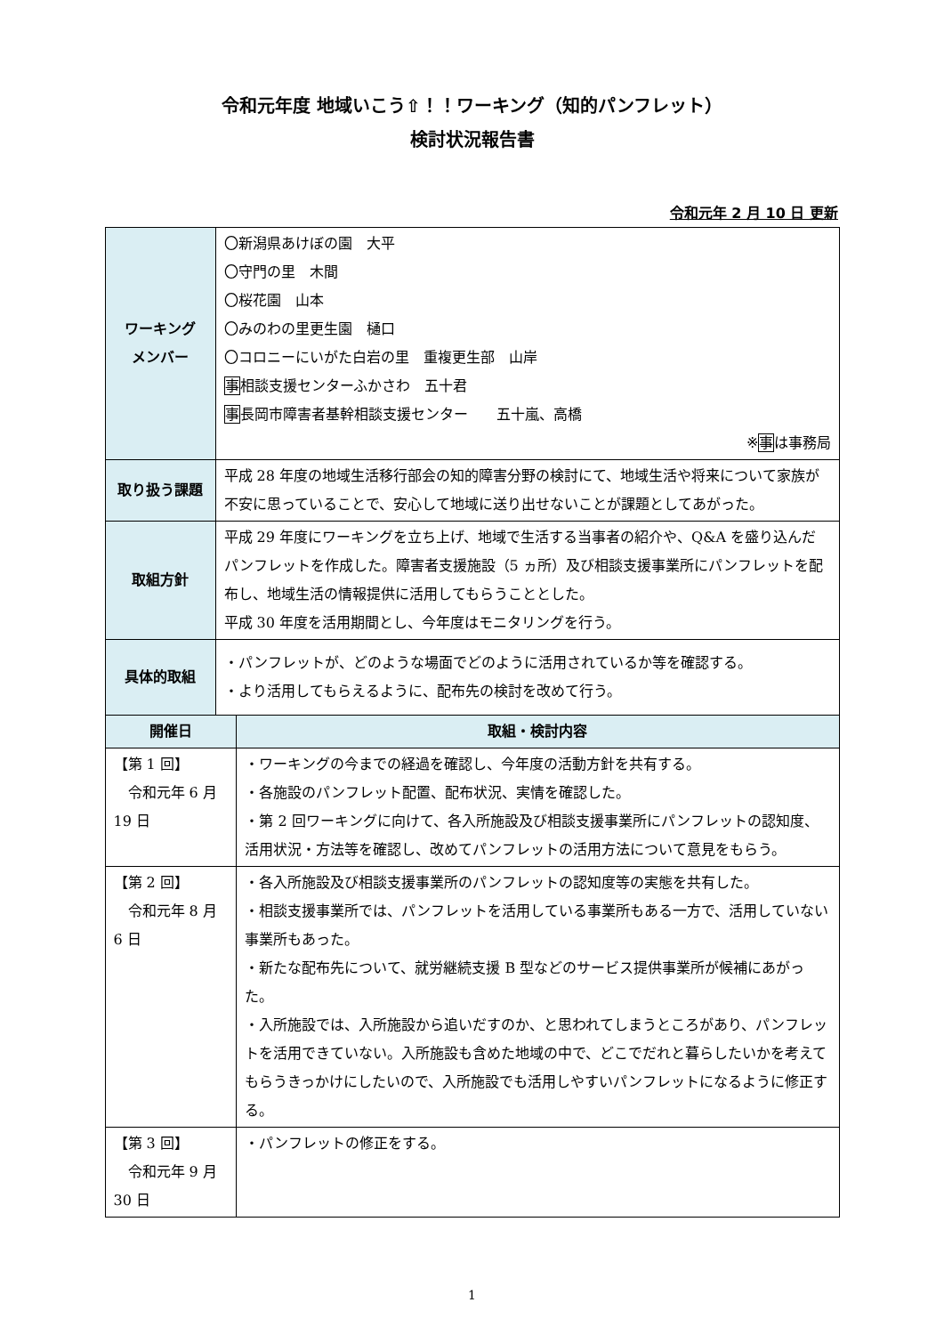令和元年度 地域いこう⇧！！ワーキング（知的パンフレット）
検討状況報告書
令和元年 2 月 10 日 更新
| ワーキング メンバー | 〇新潟県あけぼの園 大平 〇守門の里 木間 〇桜花園 山本 〇みのわの里更生園 樋口 〇コロニーにいがた白岩の里 重複更生部 山岸 事 相談支援センターふかさわ 五十君 事 長岡市障害者基幹相談支援センター 五十嵐、高橋 ※ 事 は事務局 | |
| 取り扱う課題 | 平成 28 年度の地域生活移行部会の知的障害分野の検討にて、地域生活や将来について家族が不安に思っていることで、安心して地域に送り出せないことが課題としてあがった。 | |
| 取組方針 | 平成 29 年度にワーキングを立ち上げ、地域で生活する当事者の紹介や、Q&A を盛り込んだパンフレットを作成した。障害者支援施設（5 ヵ所）及び相談支援事業所にパンフレットを配布し、地域生活の情報提供に活用してもらうこととした。 平成 30 年度を活用期間とし、今年度はモニタリングを行う。 | |
| 具体的取組 | ・パンフレットが、どのような場面でどのように活用されているか等を確認する。 ・より活用してもらえるように、配布先の検討を改めて行う。 | |
| 開催日 | | 取組・検討内容 |
| 【第 1 回】 令和元年 6 月 19 日 | | ・ワーキングの今までの経過を確認し、今年度の活動方針を共有する。 ・各施設のパンフレット配置、配布状況、実情を確認した。 ・第 2 回ワーキングに向けて、各入所施設及び相談支援事業所にパンフレットの認知度、活用状況・方法等を確認し、改めてパンフレットの活用方法について意見をもらう。 |
| 【第 2 回】 令和元年 8 月 6 日 | | ・各入所施設及び相談支援事業所のパンフレットの認知度等の実態を共有した。 ・相談支援事業所では、パンフレットを活用している事業所もある一方で、活用していない事業所もあった。 ・新たな配布先について、就労継続支援 B 型などのサービス提供事業所が候補にあがった。 ・入所施設では、入所施設から追いだすのか、と思われてしまうところがあり、パンフレットを活用できていない。入所施設も含めた地域の中で、どこでだれと暮らしたいかを考えてもらうきっかけにしたいので、入所施設でも活用しやすいパンフレットになるように修正する。 |
| 【第 3 回】 令和元年 9 月 30 日 | | ・パンフレットの修正をする。 |
1